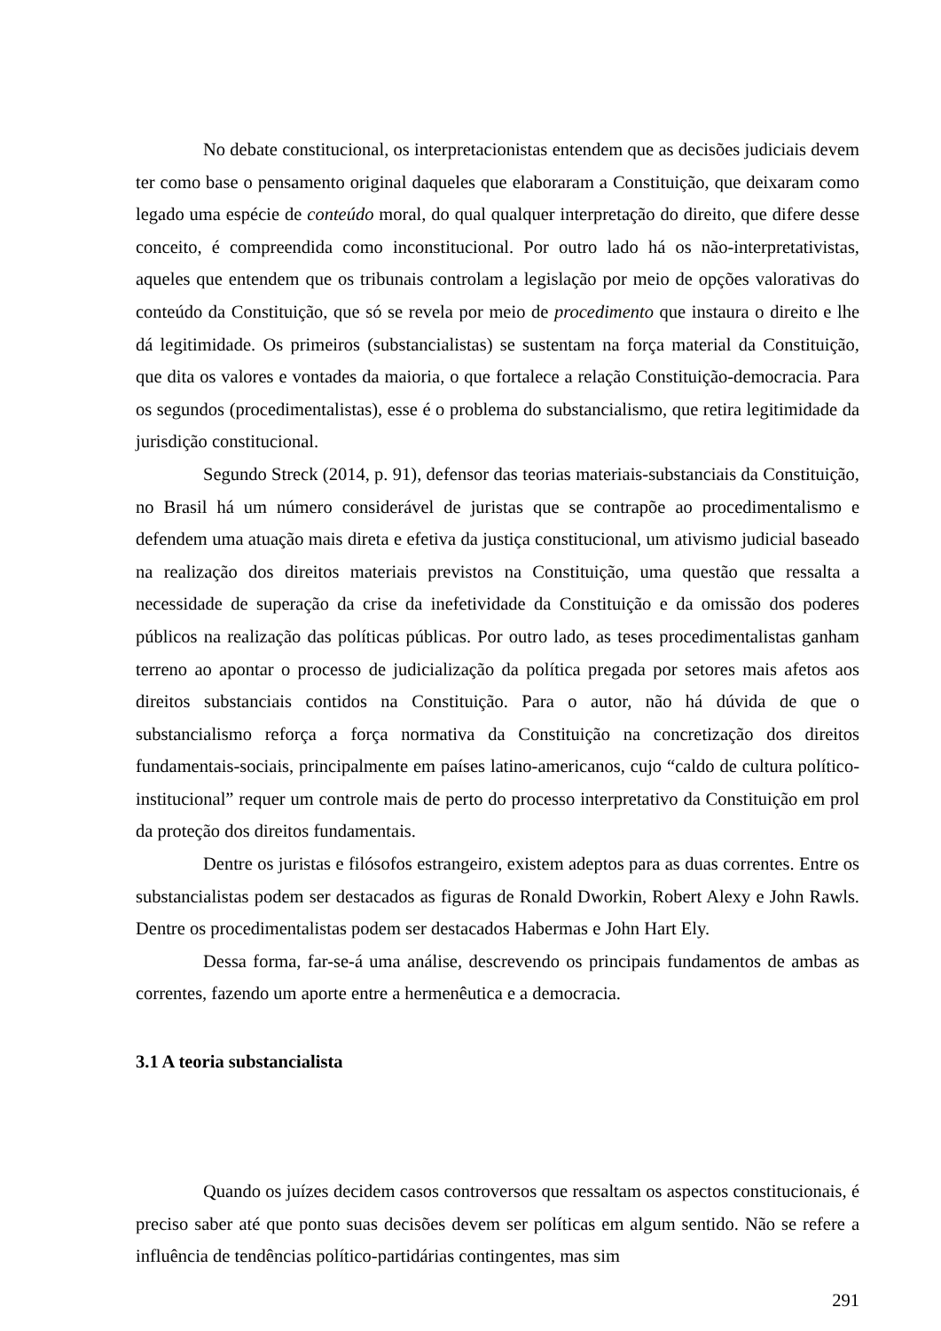No debate constitucional, os interpretacionistas entendem que as decisões judiciais devem ter como base o pensamento original daqueles que elaboraram a Constituição, que deixaram como legado uma espécie de conteúdo moral, do qual qualquer interpretação do direito, que difere desse conceito, é compreendida como inconstitucional. Por outro lado há os não-interpretativistas, aqueles que entendem que os tribunais controlam a legislação por meio de opções valorativas do conteúdo da Constituição, que só se revela por meio de procedimento que instaura o direito e lhe dá legitimidade. Os primeiros (substancialistas) se sustentam na força material da Constituição, que dita os valores e vontades da maioria, o que fortalece a relação Constituição-democracia. Para os segundos (procedimentalistas), esse é o problema do substancialismo, que retira legitimidade da jurisdição constitucional.
Segundo Streck (2014, p. 91), defensor das teorias materiais-substanciais da Constituição, no Brasil há um número considerável de juristas que se contrapõe ao procedimentalismo e defendem uma atuação mais direta e efetiva da justiça constitucional, um ativismo judicial baseado na realização dos direitos materiais previstos na Constituição, uma questão que ressalta a necessidade de superação da crise da inefetividade da Constituição e da omissão dos poderes públicos na realização das políticas públicas. Por outro lado, as teses procedimentalistas ganham terreno ao apontar o processo de judicialização da política pregada por setores mais afetos aos direitos substanciais contidos na Constituição. Para o autor, não há dúvida de que o substancialismo reforça a força normativa da Constituição na concretização dos direitos fundamentais-sociais, principalmente em países latino-americanos, cujo “caldo de cultura político-institucional” requer um controle mais de perto do processo interpretativo da Constituição em prol da proteção dos direitos fundamentais.
Dentre os juristas e filósofos estrangeiro, existem adeptos para as duas correntes. Entre os substancialistas podem ser destacados as figuras de Ronald Dworkin, Robert Alexy e John Rawls. Dentre os procedimentalistas podem ser destacados Habermas e John Hart Ely.
Dessa forma, far-se-á uma análise, descrevendo os principais fundamentos de ambas as correntes, fazendo um aporte entre a hermenêutica e a democracia.
3.1 A teoria substancialista
Quando os juízes decidem casos controversos que ressaltam os aspectos constitucionais, é preciso saber até que ponto suas decisões devem ser políticas em algum sentido. Não se refere a influência de tendências político-partidárias contingentes, mas sim
291